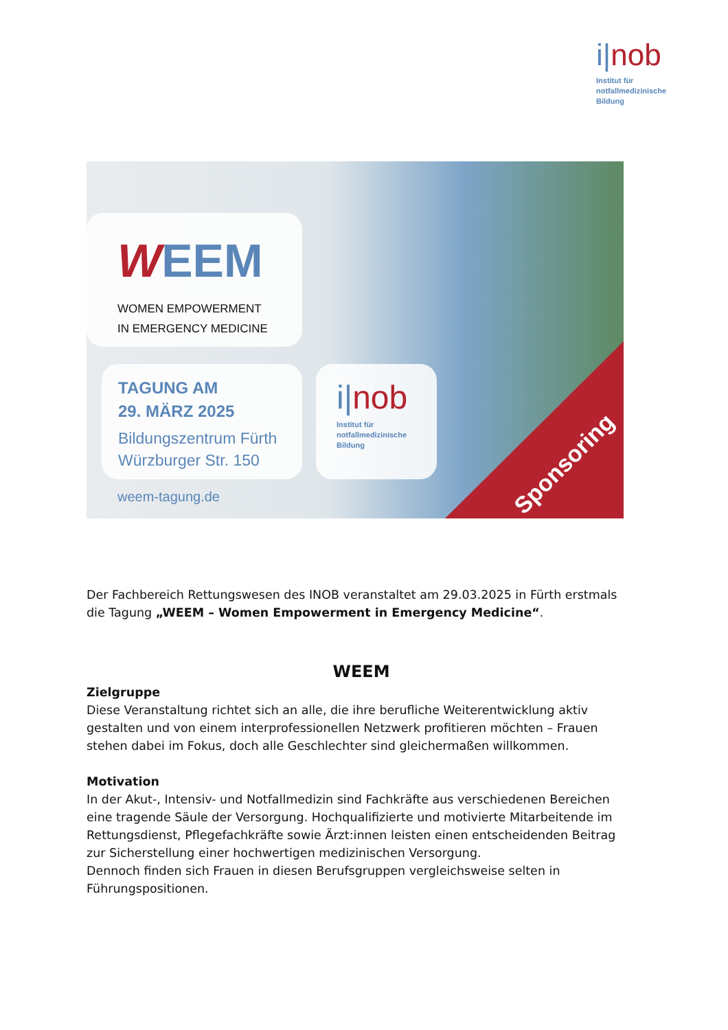i|nob
Institut für
notfallmedizinische
Bildung
WEEM
WOMEN EMPOWERMENT
IN EMERGENCY MEDICINE
TAGUNG AM
29. MÄRZ 2025
Bildungszentrum Fürth
Würzburger Str. 150
i|nob
Institut für
notfallmedizinische
Bildung
weem-tagung.de
Sponsoring
Der Fachbereich Rettungswesen des INOB veranstaltet am 29.03.2025 in Fürth erstmals die Tagung „WEEM – Women Empowerment in Emergency Medicine“.
WEEM
Zielgruppe
Diese Veranstaltung richtet sich an alle, die ihre berufliche Weiterentwicklung aktiv gestalten und von einem interprofessionellen Netzwerk profitieren möchten – Frauen stehen dabei im Fokus, doch alle Geschlechter sind gleichermaßen willkommen.
Motivation
In der Akut-, Intensiv- und Notfallmedizin sind Fachkräfte aus verschiedenen Bereichen eine tragende Säule der Versorgung. Hochqualifizierte und motivierte Mitarbeitende im Rettungsdienst, Pflegefachkräfte sowie Ärzt:innen leisten einen entscheidenden Beitrag zur Sicherstellung einer hochwertigen medizinischen Versorgung.
Dennoch finden sich Frauen in diesen Berufsgruppen vergleichsweise selten in Führungspositionen.